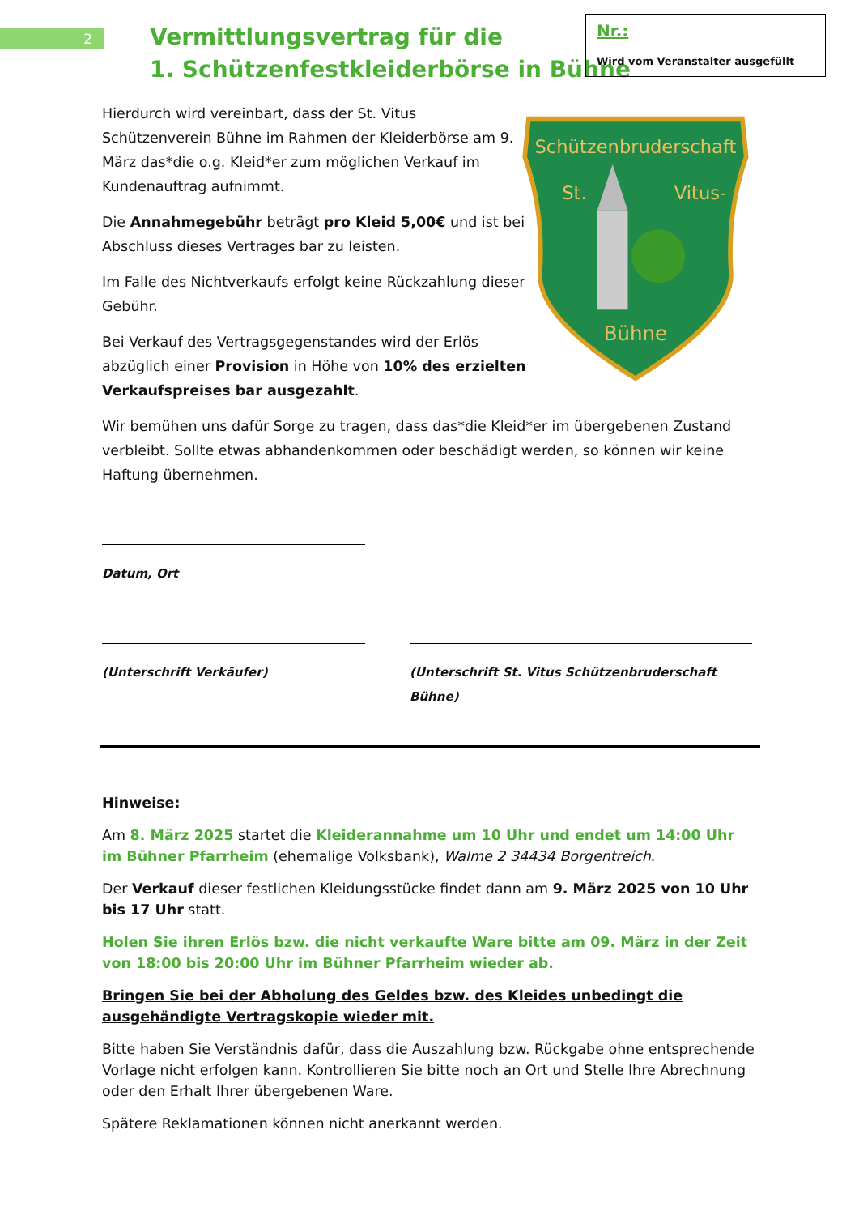2
Vermittlungsvertrag für die
1. Schützenfestkleiderbörse in Bühne
Nr.:
Wird vom Veranstalter ausgefüllt
Hierdurch wird vereinbart, dass der St. Vitus Schützenverein Bühne im Rahmen der Kleiderbörse am 9. März das*die o.g. Kleid*er zum möglichen Verkauf im Kundenauftrag aufnimmt.
Die Annahmegebühr beträgt pro Kleid 5,00€ und ist bei Abschluss dieses Vertrages bar zu leisten.
Im Falle des Nichtverkaufs erfolgt keine Rückzahlung dieser Gebühr.
Bei Verkauf des Vertragsgegenstandes wird der Erlös abzüglich einer Provision in Höhe von 10% des erzielten Verkaufspreises bar ausgezahlt.
Schützenbruderschaft
St.
Vitus-
Bühne
Wir bemühen uns dafür Sorge zu tragen, dass das*die Kleid*er im übergebenen Zustand verbleibt. Sollte etwas abhandenkommen oder beschädigt werden, so können wir keine Haftung übernehmen.
Datum, Ort
(Unterschrift Verkäufer) (Unterschrift St. Vitus Schützenbruderschaft Bühne)
Hinweise:
Am 8. März 2025 startet die Kleiderannahme um 10 Uhr und endet um 14:00 Uhr im Bühner Pfarrheim (ehemalige Volksbank), Walme 2 34434 Borgentreich.
Der Verkauf dieser festlichen Kleidungsstücke findet dann am 9. März 2025 von 10 Uhr bis 17 Uhr statt.
Holen Sie ihren Erlös bzw. die nicht verkaufte Ware bitte am 09. März in der Zeit von 18:00 bis 20:00 Uhr im Bühner Pfarrheim wieder ab.
Bringen Sie bei der Abholung des Geldes bzw. des Kleides unbedingt die ausgehändigte Vertragskopie wieder mit.
Bitte haben Sie Verständnis dafür, dass die Auszahlung bzw. Rückgabe ohne entsprechende Vorlage nicht erfolgen kann. Kontrollieren Sie bitte noch an Ort und Stelle Ihre Abrechnung oder den Erhalt Ihrer übergebenen Ware.
Spätere Reklamationen können nicht anerkannt werden.